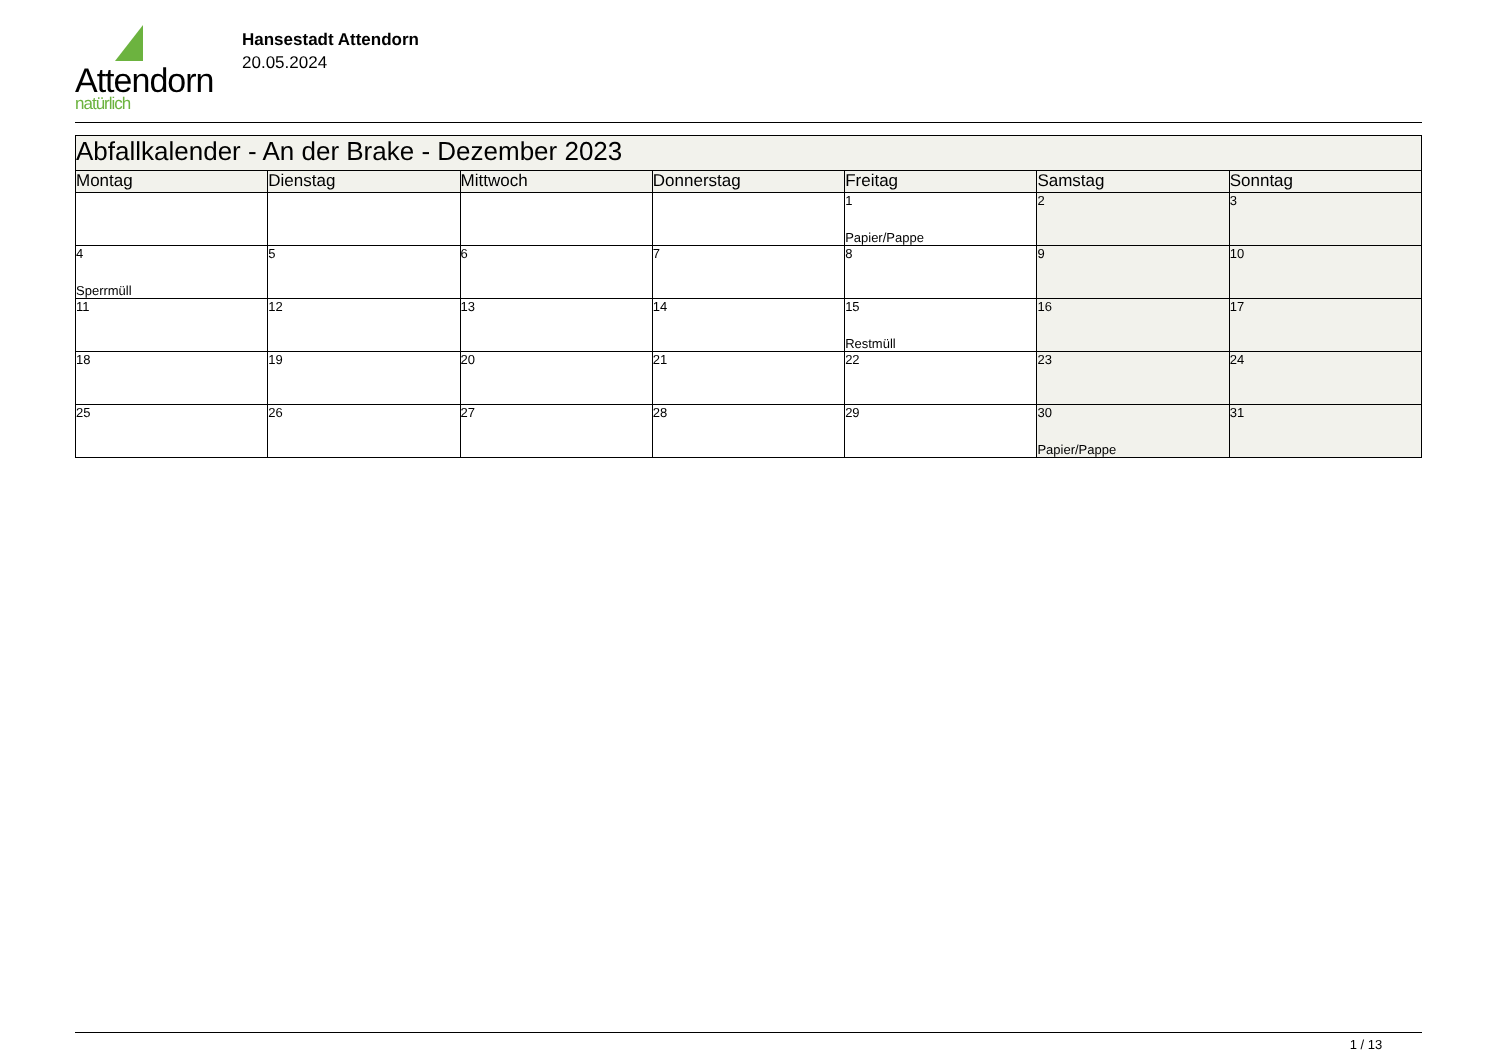Attendorn
natürlich
Hansestadt Attendorn
20.05.2024
| Abfallkalender - An der Brake - Dezember 2023 | | | | | | |
| Montag | Dienstag | Mittwoch | Donnerstag | Freitag | Samstag | Sonntag |
| | | | | 1 Papier/Pappe | 2 | 3 |
| 4 Sperrmüll | 5 | 6 | 7 | 8 | 9 | 10 |
| 11 | 12 | 13 | 14 | 15 Restmüll | 16 | 17 |
| 18 | 19 | 20 | 21 | 22 | 23 | 24 |
| 25 | 26 | 27 | 28 | 29 | 30 Papier/Pappe | 31 |
1 / 13